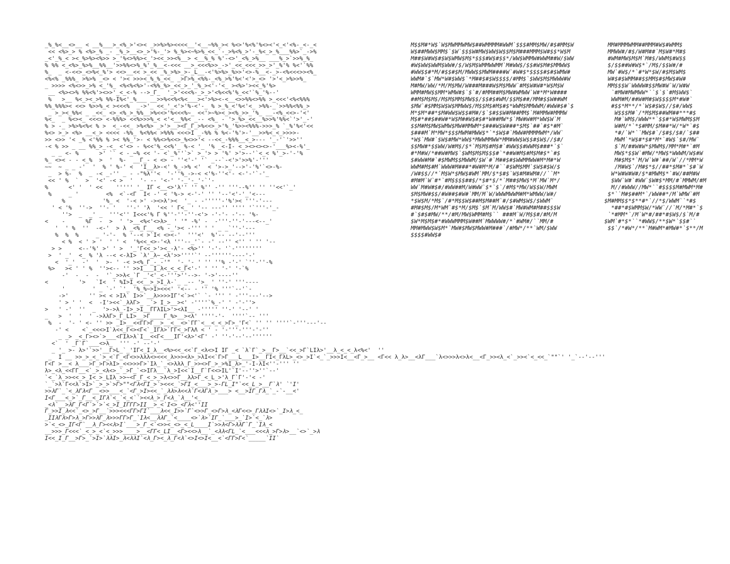_%_%<__<>__ < __%___>_<%_>'<>< _>>%>%><<<<__'<__~%%_>< %<>'%<%'%<><'<_<'<%-_<-_<
 << <%>_> % <%>_% _- _%_>__<>_>'%-_'> %_%><~%>%_<<_`-_>%<%_>'-_%<_>_%___%%>`_->%
_<'_%_< ><_%>%><%>> >_'%<>%%><_'><<_>><%__> <__%_% %'-<>'_<%_>%__ ___%_>`>>%_%_
% %% <_<%>_%>%__%%__'>>%%<>%_%'_%__<-<<< __>_<<<%>>_->'_<<_<<<_>>_>'_%'% %<'`%%
%_  _ <-<<>_<>%<_%'> <<>__<< >_<< _%_>%>_>-_L__-<'%>%>_%>>'<>-%__<-_>-<%<<<>><%_
<%<% _%%%_ >%>% _<> < '>< >>><_%_%_<<_ _>Γ>%_<%%-_<%_>%'%<'<'>_<> '>'<_>%>>%_
_ >>>> <%<>>_>% <_'%_ <%<%<%>'-<%%_%>_<<_>_'_%_><'-'<_ ><%>'><<_%'%>
 __ <%><>% %%<%'><>>'_<_<-% -->_Γ_  '_>'<<<%-_>_>'<%<<%'%_<<'`%_'%--'
 %   >__ %<_><_>% %%-I%<'_%___ __>>%<<%<%<___><'>%><-<__<>>%%<>%% >_<<<'<%<%%%
%%_%%%>< <<> %>>%_< ><<<%  _->'_ <<_'_<'>'%-<'-_ % >_%_<'%<'<_ >%%-_`>>%%<%%_>
 _ >_><_%%< _ _<<_ <>_<%_>_%%__>%<<>'%<<<%~_ <<'>~%><_><%_>>_'%_ __-<%_<<>-'<'
%<_  _ %<><_ <<<> <-%%%> <<%>>>%_< <'<__%%< _-- <%_ - '>_%>_<<__%>>%'%%<`'>'_-'
% > -_ >%>%<%< % >  <_-<<_ >%<%> _>'>__><Γ_Γ_>%<<>_>'%_'%>><%%%->>>_% `_%'%<'<<
%<> >_> <%> __<_> <<<< -%%_ %<%%< >%%% <<<>I _-%% % %<-'%'>-'__>>%<_<_>>>>-
>> <>> '< _% <'%% % >< %%_'>- < %%<>%<<>_%<>>'< --<<_-%%%__<_>--- '_-'`'>>''
-< % >> _ __ %%_>_-<_ <'<> - %<<'%_<<%'_ %-< '_ '% _<-I- <_><><><>-'___%><-%'_
  _ _ <- %      >' `` < -_~% << '- <`_%''`>` >_'> > '%' >'>--'`<_< %'_>-'-'%
%_ <>< - - <_%  >  '  %-  __Γ_- < <> - ''<'-' '` _--`-<'>'>>%'-'''
~~  ~ _ _ -'  '  % ' %-' <  'I__λ>-<' %_->% <'  < '>->_'-->'-'%'`<>-%-
 _  > %-  %  _ -< _-'' _ - -"%λ''<  '-''%_->-< <'%-''<'- <-'-'`-'_
 << ' %  `  >  '<' -< >  '  '- -- '<-' '-_'-_'-`'-
%      <' '  ' <<    ''''' '_ IΓ <__<>'λ'' '' %'' -'' '''--%'' '' ''<<'`_'
 %     _ '        <%  <`-<Γ  I< -' < '%-> <-'-' '' '--'<'-'_'<---
     %           '%_ <  '-< >' -><>λ'><  '_ - -'''''-'%'>< '''-'---
  ' < '%  ''->  ''- '   ''-' 'λ  '<< ' Γ<_ ' '-- ---'' '''' '`'''-'_-
     ''>  _  _' _  '''<'' I<<<'% Γ %''-''-''-<'> -'-'- -'-- '%-
<    -      %Γ  -  >  ' '>__<%<'<>λ>_ ' '" -%' -  -'''-''-'---<--_'
   '  ' %  ''  -<-'  > λ _<%_Γ__ <% -_'>< -''' ' ' _ _`''-'---
   %  %  %     _ '-'-  % '--< >`I< <><-'  '''<'  %'-- --'--'''
     < %  < ' > '  ' ' <  '%<<_<>-'<λ '''--_'`- -' --'' <'' ' '' '--
  > >     <--'%' >' ' >  '_'Γ<<_>'><_-λ'- <%>'' '-'- '`-''''''''
 >  ' _'  <_ % 'λ --< <-λI> `λ'_λ~_<λ'>>''''`' --''''''----'-'
   <  '_'  -'  '  >- ' -< ><%_Γ_-_-'"  '-_'- ' '' ''% -'-' `''-''-%
 %>   >< ' ' %  ''><-- '' >>I___I_λ<_<_<_Γ<'-' ' '' '-' '-`%
     -'  -  -  -  '`_>>λ<_`Γ _'<'_<-'''>''-->- '->'----''
<         '>   `I<  ' %I>I_<<__>_>I_λ-`_ _-- '>_ ' ''-' '''----
     '        ' _ `-' `'_ '%_%~>I><<<' '<-- - '' '% '''`--'`-
    ->'      '' >< < >Iλ` I>>`__λ>>>>IΓ'<`><'` `- ''' ' -'''---'-->
    ' > ' '  <  -I'><<`_λλΓ>_ _`> I_>__><' -''''`%_-' ' -'-''>
>   ' -'  ''  _  '>->λ_-I>_>I__ΓΓλIL>'><λI__ -''''' ''-' '--' '
_   >  '  '  ' ->λλΓ>_Γ_LI>__>Γ____Γ_%>__><λ' ''''-'-  ''''`-- '''
 %  -  '- ' <- '' >> _I>__<<ΓΓ>Γ__>__<__<>`ΓΓ`<__<_<_>Γ>_'Γ<` '' '' ''''`-'''---'--
   -' <    <`_<<<>I`λ<<_Γ<><Γ<`_IΓλ>`ΓΓ<_>ΓλΛ < ' - '-'''-'''-'-''
    _ _> _<_Γ><>`>___<ΓIλ>λ`I__<<Γ<___IΓ'<λ>'<Γ' -' ''-'--'--''''''
  <`  ' _Γ`Γ`___<>λ_  ''' -' --'-'
  _ '_ >- λ>'`>>'__Γ>L_`_'IΓ<_I_λ__<%><<_<<`Γ_<λ<>I IΓ _< `λ`Γ`_>__Γ>__`<<_>Γ`LIλ>'__λ_<_<_λ<%<'  ''
 _  I __ >>_>_<_`>_<`Γ_<Γ<>>λλλ<><<<_λ>>><λ>_>λI<<`Γ>Γ___L___I>__ΓI<_ΓλL>_<>_>I`<_`_>>>I<__<Γ_>__ <Γ<< λ_λ>__<λΓ___`λ<>>>λ<>λ<__<Γ_>><λ_<`_>><`<_<<_`""`' '_`--'--'''
Γ<Γ >__< λ___>Γ_>Γ>λI>_<<>>>Γ>`Iλ_`_<>λλλ_Γ_>><>Γ_>_>%I_λ>_'-I-λI<''-''' ''
λ>_<λ_<<ΓΓ__<`_>_<λ<>_`_>Γ_`<>IΓλ__`λ_>I<<`I__Γ`Γ<<>IL'`I'--''>''`--'
`<_`λ_>><<_>_I<_>_LIλ_>>~<Γ_Γ_<_>_>λ<>>Γ__λλ>Γ_<_L_>'λ_Γ`Γ'-'< -'
`_`>λ`Γ<<λ`>I>`_>_>`>Γ>""<Γλ<ΓI_>`><<<_`>ΓI_<___>_>-ΓL_I"`<<_L_>__Γ`λ' `'I'
>>λΓ`_`<_λΓλ<Γ__<>>___<_`<Γ_>I><<_`_λλ>λ<<λ`Γ<λΓλ_>___> <__>IΓ_Γλ_`_-`-__<'
I<Γ___<_>`_Γ__<_IΓλ`<_`<_<``><<λ_>_Γ<λ_`λ__'<_
_<λ`__>λΓ_Γ<Γ`>`>`<_>I_IΓΓΓ>II__>_<`I<>_<Γλ<''II
Γ_>>I_λ<<`_<>_>Γ__`>>><<<ΓΓ>ΓI`___λ<<_I>>`Γ`<>>Γ_<>Γ>λ_<λΓ<<>_ΓλλI<>`_I>λ_<_
_IIλΓλ>Γ>λ_>Γ>>λΓ_λ>>>ΓΓ>Γ_`Iλ<__λλΓ_`<____<>`λ>`IΓ_`___>_`I>`<_`λ>
>`<_<>_IΓ<Γ`__λ_Γ><<λ>I`___>_Γ_<`<>><_<>_<_L____I`>>λ<Γ>λλΓ`Γ_`Iλ_<
__>>>_Γ<<<`_<_>_<`<_>>>____>__<ΓΓ<_LI__<Γ><<>λ__`_<λλ<ΓL_`<___<<<λ_>Γ>λ>__`<>`_>λ
I<<_I_Γ__>Γ>_`>I>`λλI>_λ<λλI`<λ_Γ><_λ_Γ<λ`<>I<>I<__<`<ΓΓ>Γ<`_____`II`
M$$M#*W$`W$MWMMWMW$##WMMMM#WWM`$$$#MM$MW/#$#MM$W          MM#MMMWMM##MMM#W$#WMM$
W$##MWW$MM$`$W`$$$W#MW$WW$W$$M$M###MMM$W#$$*W$M           MMWW#/#$/W#M##`M$W#*M#$
M##$W#W$#$W$WMW$M$*$$$#W$#$$*/WW$WMMW#WWM##W/$WW          #WM#MW$M$M`M#$/WWM$#W$$
#W$WW$WWM$WW#/$/W$M$WMMWWMM`M#WW$/$$#W$M#$MMWW$           $/$$##W#W$*`/M$/$$W#/#
#WW$$#*M/#$$#$M/MWW$$MWM####W`#W#$*$$$$#$#$WMW#           MW`#W$/*`#*W*$W/#$M$WM$
WWM#`$`MW*W#$WW$`*M##$#$W$$$$/#MM$`$WW$M$MWWW#W           W#$#$WMM##$$MM$#$MW$#W#
M#MW/WW/*M/M$MW/W###M###W$M$MWW`#M$W#W#*W$M$W             MM$$$W`WWWW#$$MW#W`W/W#W
WMM#MW$$MM*WMW#$`$`#/#MM##M$MW#WMWW`W#*M*W####             `#MW#MWMWW*``$`$`#M$WW$`
##M$M$M$/M$M$MM$MW$$/$$#$#WM/$$M$##/MM#$$W##WM             WWM#M/##W#M#$W$$$$M*#W#`
$MW`#$MM$W$W$MMWW$/M$$M$#M$#$*WWM$MMWWM/#WW#$#`$           #$$*M**/*`W$#$W$//$#/WW$
M*$M*##*$M#WW$W$$#M#/$`$#$$W#M##MM$`M#MMW#MMMW              W$$$M#`/*M$M$##WM##***#$
M$#*##$##W#*W$M##W$#$#*W##MW*$`MW#W#M*WW$W`M                M#`WM$/WWW**`$$#*W$MWM$$M
$$M#M$MW$WMW$MW#MMWM*$###W$W###*$M$`##`#$*#M`               W#M/*`*$#MM/$M##*W/*W*`#$
$###M`M*MW*$$$MWM#MWW$*`*$W$#`MWW#MMMMWM*/WW`               *#/`W*``MW$#`/$#$/$#/`$##
*W$`MW#`$W$#MW*WW$*MWWMMWW*MM#WW$W$$#$W$//$#/               MWM`*W$#*$#*M*`#W$`$#/MW`
$$MW#*$$WW/W#M$/$*`M$M$#M$#`#WW$$#WWM$###*`$`               $`M/##W#W*$MWM$/MM*M#*`#M
#*M#W/*##W#MW$`$WM$M$M$$$#`*##W#M$#M$M#$*`#$                MW$*$$W`#MW/*MW$*WWWM/W$#W
$#WW#M#`#$MWM$$MWWM/$W`#`M##$#$WWMMWW#M*M#*W                M#$M$*`M/W`W#`##/W`//*MM*W
WWM#M$#M`WWW#M###*#W#M*M/#``#$WM$MM`$W$#$W/$                /M#W$`/M#$*$//##*$M#*`$#`W
/W#$$//*`M$W*$MW$#WM`MM/$*$#$`W$#M#WM#//``M*               W*W#W#W#/$*#MWM$*`#W/##M#W
#M#M`W`#*`#M$$$$##$/*$#*$/*`M##$MW$*M`MW`M*/               $WW`W#`#WW`$W#$*MM/#`MMWM/#M
WW`M#W#$#/#WW##M/W#WW`$*`$`/#M$*MW/W$$W/MWM                M//#WWW//MW*``#$$$$M#MWM*M#
$M$MW#$$/#W##$#W#`MM/M`W/WWWMWWM#M*WMWW/W#/               $*``M#$##M*`/WW##*/M`WMW`#M
*$W$M/*M$`/#*M$$W$##M$M##M`#/$#WM$W$/$WWM`               $M#MM$$*$**#*`//*$/WWM``*#$
#M#$M$/M*WM`#$*M/$M$`$M`M/WW$#`MW#WM#M##$$$W               *##*#$WMM$W/*WW`//`M/*M#*`$
#`$#$#MW/**/#M/MW$WMM#M$`` ###M`W/M$$#/#M/M               `*#MM*`/M`W*#/##*#$W$/$`M/#
$W*M$M$#*#WWWMMM$W##M`MWWWW#/*`#WM#/``MM/#               $WM`#*$*``*#WW$/**$W*`$$#``
MM#MWW$W$M*`MW#$MW$MWW#M###`/#MW*/**`WM/$WW               $$`/*#W*/**`M#WM*#MW#*`$**/M
$$$$#WW$#